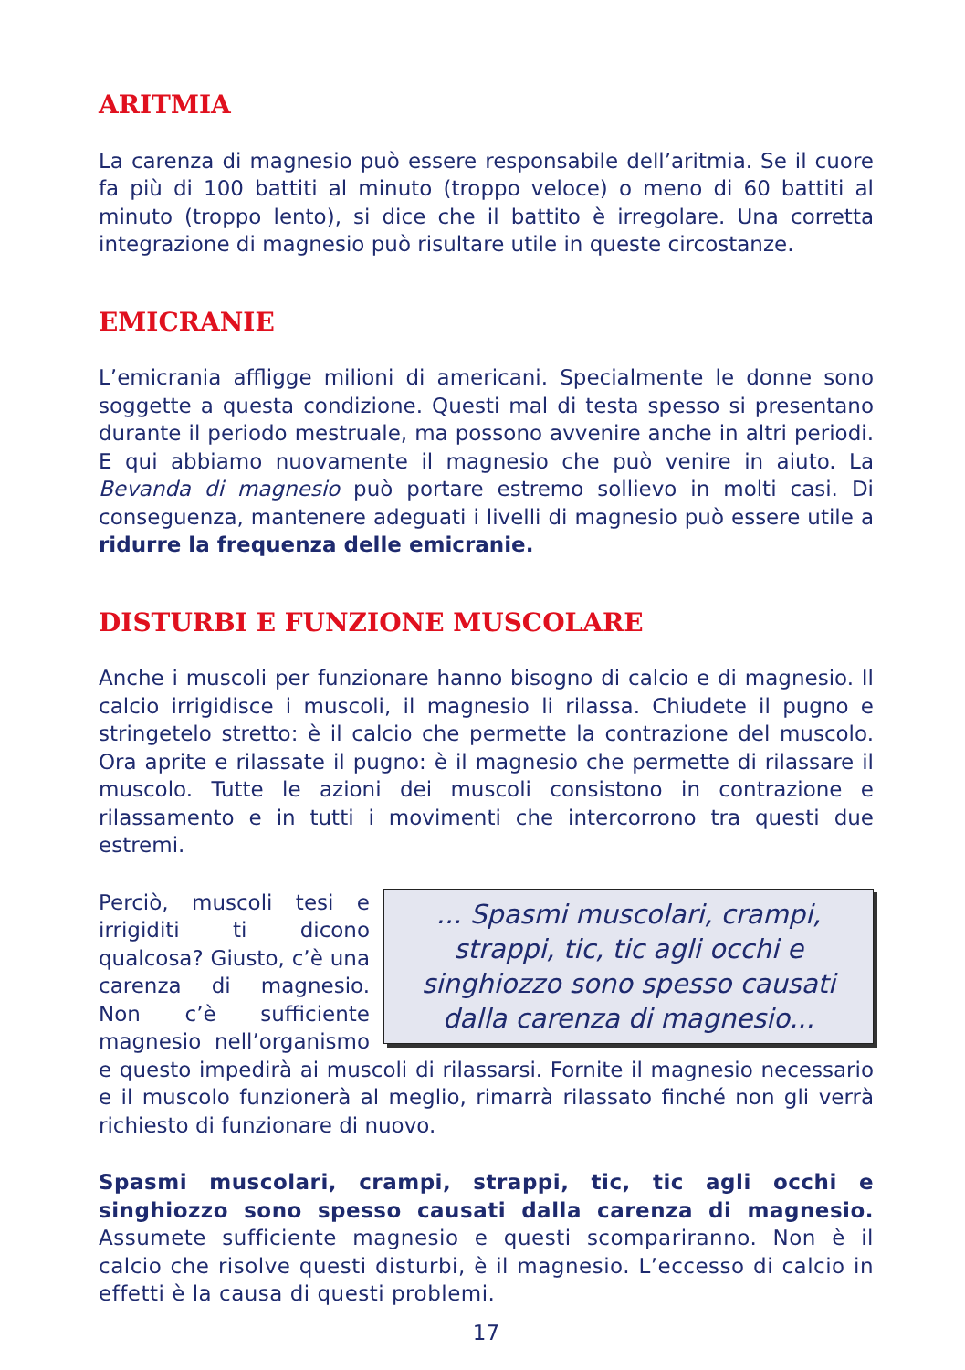ARITMIA
La carenza di magnesio può essere responsabile dell’aritmia. Se il cuore fa più di 100 battiti al minuto (troppo veloce) o meno di 60 battiti al minuto (troppo lento), si dice che il battito è irregolare. Una corretta integrazione di magnesio può risultare utile in queste circostanze.
EMICRANIE
L’emicrania affligge milioni di americani. Specialmente le donne sono soggette a questa condizione. Questi mal di testa spesso si presentano durante il periodo mestruale, ma possono avvenire anche in altri periodi. E qui abbiamo nuovamente il magnesio che può venire in aiuto. La Bevanda di magnesio può portare estremo sollievo in molti casi. Di conseguenza, mantenere adeguati i livelli di magnesio può essere utile a ridurre la frequenza delle emicranie.
DISTURBI E FUNZIONE MUSCOLARE
Anche i muscoli per funzionare hanno bisogno di calcio e di magnesio. Il calcio irrigidisce i muscoli, il magnesio li rilassa. Chiudete il pugno e stringetelo stretto: è il calcio che permette la contrazione del muscolo. Ora aprite e rilassate il pugno: è il magnesio che permette di rilassare il muscolo. Tutte le azioni dei muscoli consistono in contrazione e rilassamento e in tutti i movimenti che intercorrono tra questi due estremi.
... Spasmi muscolari, crampi, strappi, tic, tic agli occhi e singhiozzo sono spesso causati dalla carenza di magnesio...
Perciò, muscoli tesi e irrigiditi ti dicono qualcosa? Giusto, c’è una carenza di magnesio. Non c’è sufficiente magnesio nell’organismo e questo impedirà ai muscoli di rilassarsi. Fornite il magnesio necessario e il muscolo funzionerà al meglio, rimarrà rilassato finché non gli verrà richiesto di funzionare di nuovo.
Spasmi muscolari, crampi, strappi, tic, tic agli occhi e singhiozzo sono spesso causati dalla carenza di magnesio. Assumete sufficiente magnesio e questi scompariranno. Non è il calcio che risolve questi disturbi, è il magnesio. L’eccesso di calcio in effetti è la causa di questi problemi.
17